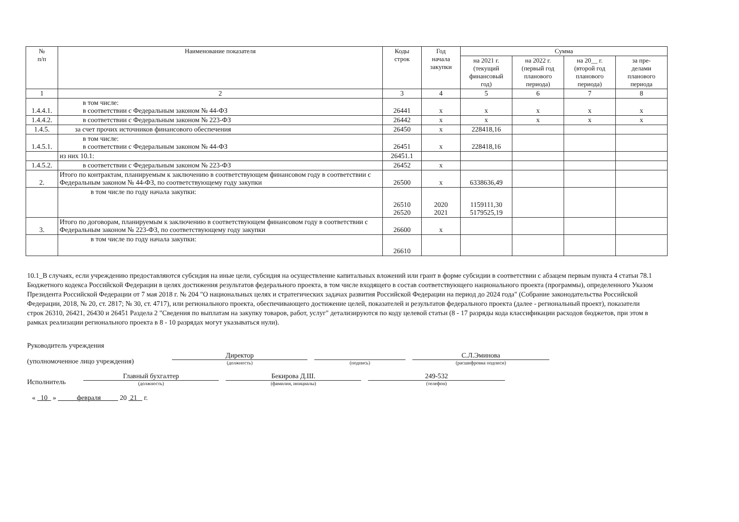| № п/п | Наименование показателя | Коды строк | Год начала закупки | Сумма | | | |
| --- | --- | --- | --- | --- | --- | --- | --- |
| | | | | на 2021 г. (текущий финансовый год) | на 2022 г. (первый год планового периода) | на 20__ г. (второй год планового периода) | за пре- делами планового периода |
| 1 | 2 | 3 | 4 | 5 | 6 | 7 | 8 |
| 1.4.4.1. | в том числе: в соответствии с Федеральным законом № 44-ФЗ | 26441 | х | х | х | х | х |
| 1.4.4.2. | в соответствии с Федеральным законом № 223-ФЗ | 26442 | х | х | х | х | х |
| 1.4.5. | за счет прочих источников финансового обеспечения | 26450 | х | 228418,16 | | | |
| 1.4.5.1. | в том числе: в соответствии с Федеральным законом № 44-ФЗ | 26451 | х | 228418,16 | | | |
| | из них 10.1: | 26451.1 | | | | | |
| 1.4.5.2. | в соответствии с Федеральным законом № 223-ФЗ | 26452 | х | | | | |
| 2. | Итого по контрактам, планируемым к заключению в соответствующем финансовом году в соответствии с Федеральным законом № 44-ФЗ, по соответствующему году закупки | 26500 | х | 6338636,49 | | | |
| | в том числе по году начала закупки: | 26510 26520 | 2020 2021 | 1159111,30 5179525,19 | | | |
| 3. | Итого по договорам, планируемым к заключению в соответствующем финансовом году в соответствии с Федеральным законом № 223-ФЗ, по соответствующему году закупки | 26600 | х | | | | |
| | в том числе по году начала закупки: | 26610 | | | | | |
10.1_В случаях, если учреждению предоставляются субсидия на иные цели, субсидия на осуществление капитальных вложений или грант в форме субсидии в соответствии с абзацем первым пункта 4 статьи 78.1 Бюджетного кодекса Российской Федерации в целях достижения результатов федерального проекта, в том числе входящего в состав соответствующего национального проекта (программы), определенного Указом Президента Российской Федерации от 7 мая 2018 г. № 204 "О национальных целях и стратегических задачах развития Российской Федерации на период до 2024 года" (Собрание законодательства Российской Федерации, 2018, № 20, ст. 2817; № 30, ст. 4717), или регионального проекта, обеспечивающего достижение целей, показателей и результатов федерального проекта (далее - региональный проект), показатели строк 26310, 26421, 26430 и 26451 Раздела 2 "Сведения по выплатам на закупку товаров, работ, услуг" детализируются по коду целевой статьи (8 - 17 разряды кода классификации расходов бюджетов, при этом в рамках реализации регионального проекта в 8 - 10 разрядах могут указываться нули).
Руководитель учреждения
(уполномоченное лицо учреждения)
Директор
(должность)
(подпись)
С.Л.Эминова
(расшифровка подписи)
Исполнитель
Главный бухгалтер
(должность)
Бекирова Д.Ш.
(фамилия, инициалы)
249-532
(телефон)
« 10 » февраля 20 21 г.